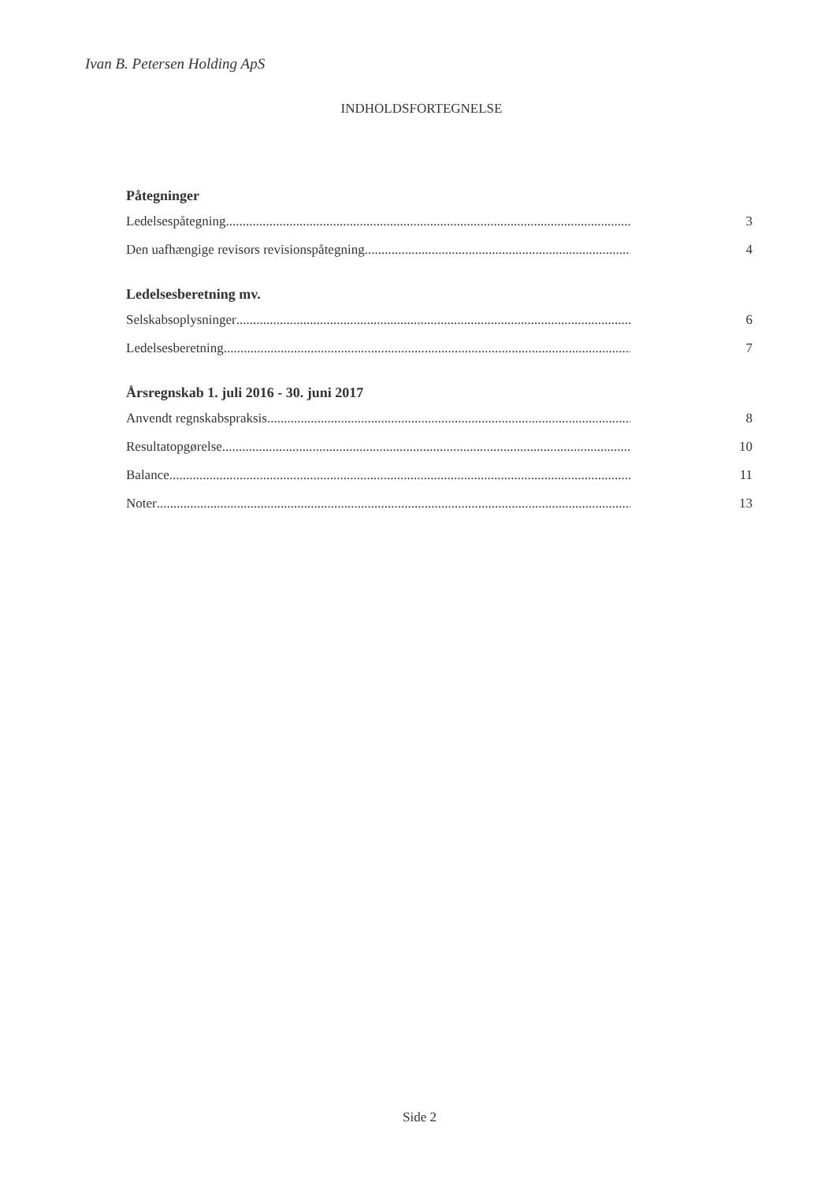Ivan B. Petersen Holding ApS
INDHOLDSFORTEGNELSE
Påtegninger
Ledelsespåtegning 3
Den uafhængige revisors revisionspåtegning 4
Ledelsesberetning mv.
Selskabsoplysninger 6
Ledelsesberetning 7
Årsregnskab 1. juli 2016 - 30. juni 2017
Anvendt regnskabspraksis 8
Resultatopgørelse 10
Balance 11
Noter 13
Side 2